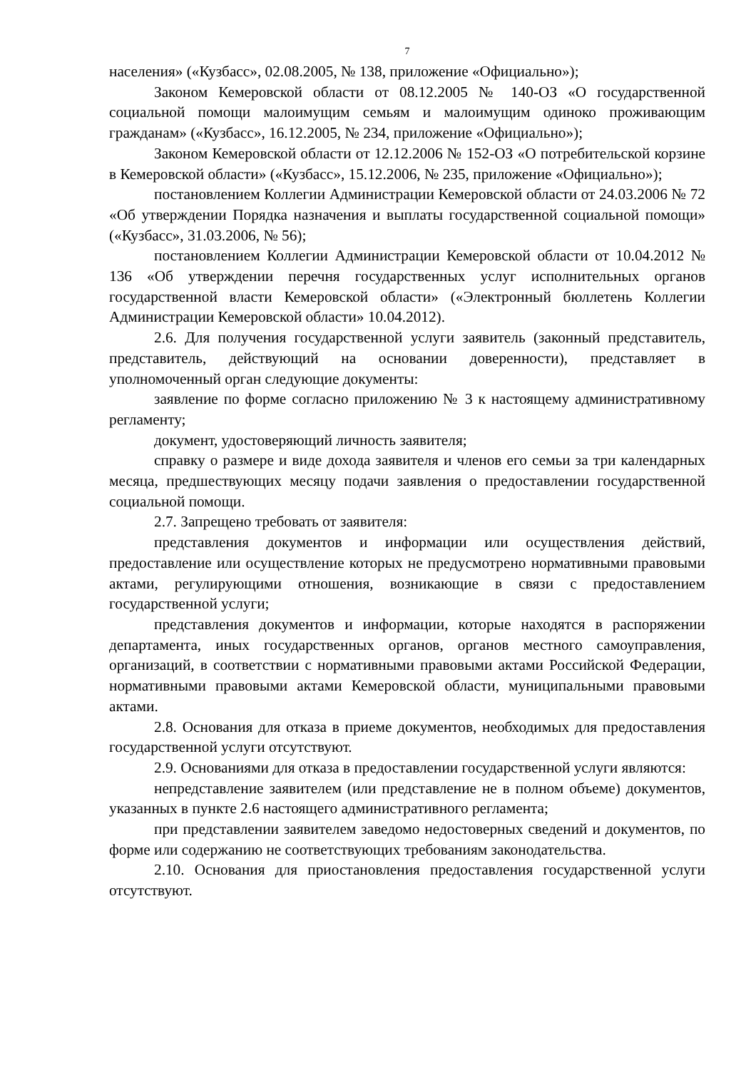7
населения» («Кузбасс», 02.08.2005, № 138, приложение «Официально»);
Законом Кемеровской области от 08.12.2005 № 140-ОЗ «О государственной социальной помощи малоимущим семьям и малоимущим одиноко проживающим гражданам» («Кузбасс», 16.12.2005, № 234, приложение «Официально»);
Законом Кемеровской области от 12.12.2006 № 152-ОЗ «О потребительской корзине в Кемеровской области» («Кузбасс», 15.12.2006, № 235, приложение «Официально»);
постановлением Коллегии Администрации Кемеровской области от 24.03.2006 № 72 «Об утверждении Порядка назначения и выплаты государственной социальной помощи» («Кузбасс», 31.03.2006, № 56);
постановлением Коллегии Администрации Кемеровской области от 10.04.2012 № 136 «Об утверждении перечня государственных услуг исполнительных органов государственной власти Кемеровской области» («Электронный бюллетень Коллегии Администрации Кемеровской области» 10.04.2012).
2.6. Для получения государственной услуги заявитель (законный представитель, представитель, действующий на основании доверенности), представляет в уполномоченный орган следующие документы:
заявление по форме согласно приложению № 3 к настоящему административному регламенту;
документ, удостоверяющий личность заявителя;
справку о размере и виде дохода заявителя и членов его семьи за три календарных месяца, предшествующих месяцу подачи заявления о предоставлении государственной социальной помощи.
2.7. Запрещено требовать от заявителя:
представления документов и информации или осуществления действий, предоставление или осуществление которых не предусмотрено нормативными правовыми актами, регулирующими отношения, возникающие в связи с предоставлением государственной услуги;
представления документов и информации, которые находятся в распоряжении департамента, иных государственных органов, органов местного самоуправления, организаций, в соответствии с нормативными правовыми актами Российской Федерации, нормативными правовыми актами Кемеровской области, муниципальными правовыми актами.
2.8. Основания для отказа в приеме документов, необходимых для предоставления государственной услуги отсутствуют.
2.9. Основаниями для отказа в предоставлении государственной услуги являются:
непредставление заявителем (или представление не в полном объеме) документов, указанных в пункте 2.6 настоящего административного регламента;
при представлении заявителем заведомо недостоверных сведений и документов, по форме или содержанию не соответствующих требованиям законодательства.
2.10. Основания для приостановления предоставления государственной услуги отсутствуют.